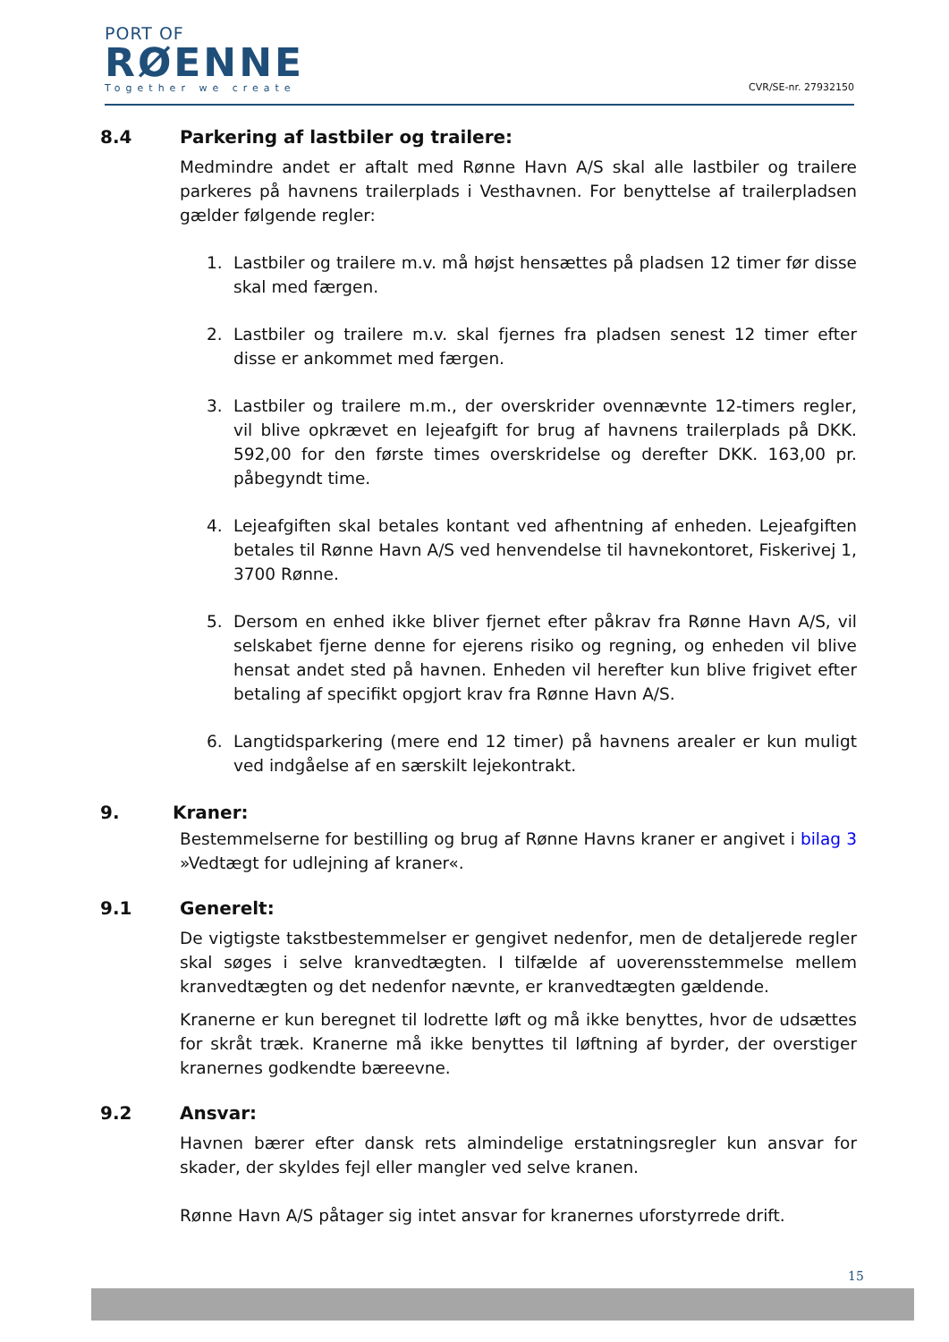PORT OF
RØENNE
Together we create
CVR/SE-nr. 27932150
8.4 Parkering af lastbiler og trailere:
Medmindre andet er aftalt med Rønne Havn A/S skal alle lastbiler og trailere parkeres på havnens trailerplads i Vesthavnen. For benyttelse af trailerpladsen gælder følgende regler:
1. Lastbiler og trailere m.v. må højst hensættes på pladsen 12 timer før disse skal med færgen.
2. Lastbiler og trailere m.v. skal fjernes fra pladsen senest 12 timer efter disse er ankommet med færgen.
3. Lastbiler og trailere m.m., der overskrider ovennævnte 12-timers regler, vil blive opkrævet en lejeafgift for brug af havnens trailerplads på DKK. 592,00 for den første times overskridelse og derefter DKK. 163,00 pr. påbegyndt time.
4. Lejeafgiften skal betales kontant ved afhentning af enheden. Lejeafgiften betales til Rønne Havn A/S ved henvendelse til havnekontoret, Fiskerivej 1, 3700 Rønne.
5. Dersom en enhed ikke bliver fjernet efter påkrav fra Rønne Havn A/S, vil selskabet fjerne denne for ejerens risiko og regning, og enheden vil blive hensat andet sted på havnen. Enheden vil herefter kun blive frigivet efter betaling af specifikt opgjort krav fra Rønne Havn A/S.
6. Langtidsparkering (mere end 12 timer) på havnens arealer er kun muligt ved indgåelse af en særskilt lejekontrakt.
9. Kraner:
Bestemmelserne for bestilling og brug af Rønne Havns kraner er angivet i bilag 3 »Vedtægt for udlejning af kraner«.
9.1 Generelt:
De vigtigste takstbestemmelser er gengivet nedenfor, men de detaljerede regler skal søges i selve kranvedtægten. I tilfælde af uoverensstemmelse mellem kranvedtægten og det nedenfor nævnte, er kranvedtægten gældende.
Kranerne er kun beregnet til lodrette løft og må ikke benyttes, hvor de udsættes for skråt træk. Kranerne må ikke benyttes til løftning af byrder, der overstiger kranernes godkendte bæreevne.
9.2 Ansvar:
Havnen bærer efter dansk rets almindelige erstatningsregler kun ansvar for skader, der skyldes fejl eller mangler ved selve kranen.
Rønne Havn A/S påtager sig intet ansvar for kranernes uforstyrrede drift.
15